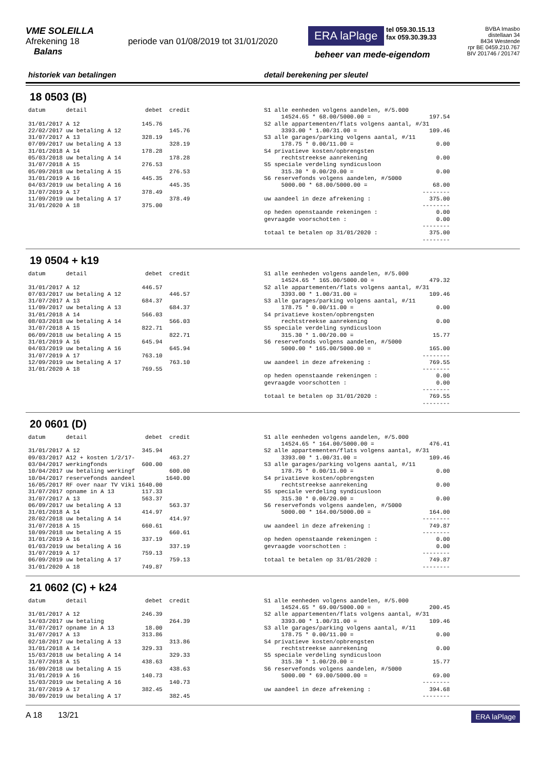VME SOLEILLA
Afrekening 18 periode van 01/08/2019 tot 31/01/2020
Balans
ERA laPlage tel 059.30.15.13
fax 059.30.39.33
beheer van mede-eigendom
BVBA Imasbo
distellaan 34
8434 Westende
rpr BE 0459.210.767
BIV 201746 / 201747
historiek van betalingen detail berekening per sleutel
18 0503 (B)
datum      detail                 debet  credit

31/01/2017 A 12                  145.76
22/02/2017 uw betaling A 12              145.76
31/07/2017 A 13                  328.19
07/09/2017 uw betaling A 13              328.19
31/01/2018 A 14                  178.28
05/03/2018 uw betaling A 14              178.28
31/07/2018 A 15                  276.53
05/09/2018 uw betaling A 15              276.53
31/01/2019 A 16                  445.35
04/03/2019 uw betaling A 16              445.35
31/07/2019 A 17                  378.49
11/09/2019 uw betaling A 17              378.49
31/01/2020 A 18                  375.00
S1 alle eenheden volgens aandelen, #/5.000
     14524.65 * 68.00/5000.00 =                 197.54
S2 alle appartementen/flats volgens aantal, #/31
     3393.00 * 1.00/31.00 =                     109.46
S3 alle garages/parking volgens aantal, #/11
     178.75 * 0.00/11.00 =                        0.00
S4 privatieve kosten/opbrengsten
     rechtstreekse aanrekening                    0.00
S5 speciale verdeling syndicusloon
     315.30 * 0.00/20.00 =                        0.00
S6 reservefonds volgens aandelen, #/5000
     5000.00 * 68.00/5000.00 =                   68.00
                                              --------
uw aandeel in deze afrekening :                 375.00
                                              --------
op heden openstaande rekeningen :                 0.00
gevraagde voorschotten :                          0.00
                                              --------
totaal te betalen op 31/01/2020 :               375.00
                                              --------
19 0504 + k19
datum      detail                 debet  credit

31/01/2017 A 12                  446.57
07/03/2017 uw betaling A 12              446.57
31/07/2017 A 13                  684.37
11/09/2017 uw betaling A 13              684.37
31/01/2018 A 14                  566.03
08/03/2018 uw betaling A 14              566.03
31/07/2018 A 15                  822.71
06/09/2018 uw betaling A 15              822.71
31/01/2019 A 16                  645.94
04/03/2019 uw betaling A 16              645.94
31/07/2019 A 17                  763.10
12/09/2019 uw betaling A 17              763.10
31/01/2020 A 18                  769.55
S1 alle eenheden volgens aandelen, #/5.000
     14524.65 * 165.00/5000.00 =                479.32
S2 alle appartementen/flats volgens aantal, #/31
     3393.00 * 1.00/31.00 =                     109.46
S3 alle garages/parking volgens aantal, #/11
     178.75 * 0.00/11.00 =                        0.00
S4 privatieve kosten/opbrengsten
     rechtstreekse aanrekening                    0.00
S5 speciale verdeling syndicusloon
     315.30 * 1.00/20.00 =                       15.77
S6 reservefonds volgens aandelen, #/5000
     5000.00 * 165.00/5000.00 =                 165.00
                                              --------
uw aandeel in deze afrekening :                 769.55
                                              --------
op heden openstaande rekeningen :                 0.00
gevraagde voorschotten :                          0.00
                                              --------
totaal te betalen op 31/01/2020 :               769.55
                                              --------
20 0601 (D)
datum      detail                 debet  credit

31/01/2017 A 12                  345.94
09/03/2017 A12 + kosten 1/2/17-          463.27
03/04/2017 werkingfonds          600.00
10/04/2017 uw betaling werkingf          600.00
10/04/2017 reservefonds aandeel         1640.00
16/05/2017 RF over naar TV Viki 1640.00
31/07/2017 opname in A 13        117.33
31/07/2017 A 13                  563.37
06/09/2017 uw betaling A 13              563.37
31/01/2018 A 14                  414.97
28/02/2018 uw betaling A 14              414.97
31/07/2018 A 15                  660.61
10/09/2018 uw betaling A 15              660.61
31/01/2019 A 16                  337.19
01/03/2019 uw betaling A 16              337.19
31/07/2019 A 17                  759.13
06/09/2019 uw betaling A 17              759.13
31/01/2020 A 18                  749.87
S1 alle eenheden volgens aandelen, #/5.000
     14524.65 * 164.00/5000.00 =                476.41
S2 alle appartementen/flats volgens aantal, #/31
     3393.00 * 1.00/31.00 =                     109.46
S3 alle garages/parking volgens aantal, #/11
     178.75 * 0.00/11.00 =                        0.00
S4 privatieve kosten/opbrengsten
     rechtstreekse aanrekening                    0.00
S5 speciale verdeling syndicusloon
     315.30 * 0.00/20.00 =                        0.00
S6 reservefonds volgens aandelen, #/5000
     5000.00 * 164.00/5000.00 =                 164.00
                                              --------
uw aandeel in deze afrekening :                 749.87
                                              --------
op heden openstaande rekeningen :                 0.00
gevraagde voorschotten :                          0.00
                                              --------
totaal te betalen op 31/01/2020 :               749.87
                                              --------
21 0602 (C) + k24
datum      detail                 debet  credit

31/01/2017 A 12                  246.39
14/03/2017 uw betaling                   264.39
31/07/2017 opname in A 13         18.00
31/07/2017 A 13                  313.86
02/10/2017 uw betaling A 13              313.86
31/01/2018 A 14                  329.33
15/03/2018 uw betaling A 14              329.33
31/07/2018 A 15                  438.63
16/09/2018 uw betaling A 15              438.63
31/01/2019 A 16                  140.73
15/03/2019 uw betaling A 16              140.73
31/07/2019 A 17                  382.45
30/09/2019 uw betaling A 17              382.45
S1 alle eenheden volgens aandelen, #/5.000
     14524.65 * 69.00/5000.00 =                 200.45
S2 alle appartementen/flats volgens aantal, #/31
     3393.00 * 1.00/31.00 =                     109.46
S3 alle garages/parking volgens aantal, #/11
     178.75 * 0.00/11.00 =                        0.00
S4 privatieve kosten/opbrengsten
     rechtstreekse aanrekening                    0.00
S5 speciale verdeling syndicusloon
     315.30 * 1.00/20.00 =                       15.77
S6 reservefonds volgens aandelen, #/5000
     5000.00 * 69.00/5000.00 =                   69.00
                                              --------
uw aandeel in deze afrekening :                 394.68
                                              --------
A 18 13/21 ERA laPlage